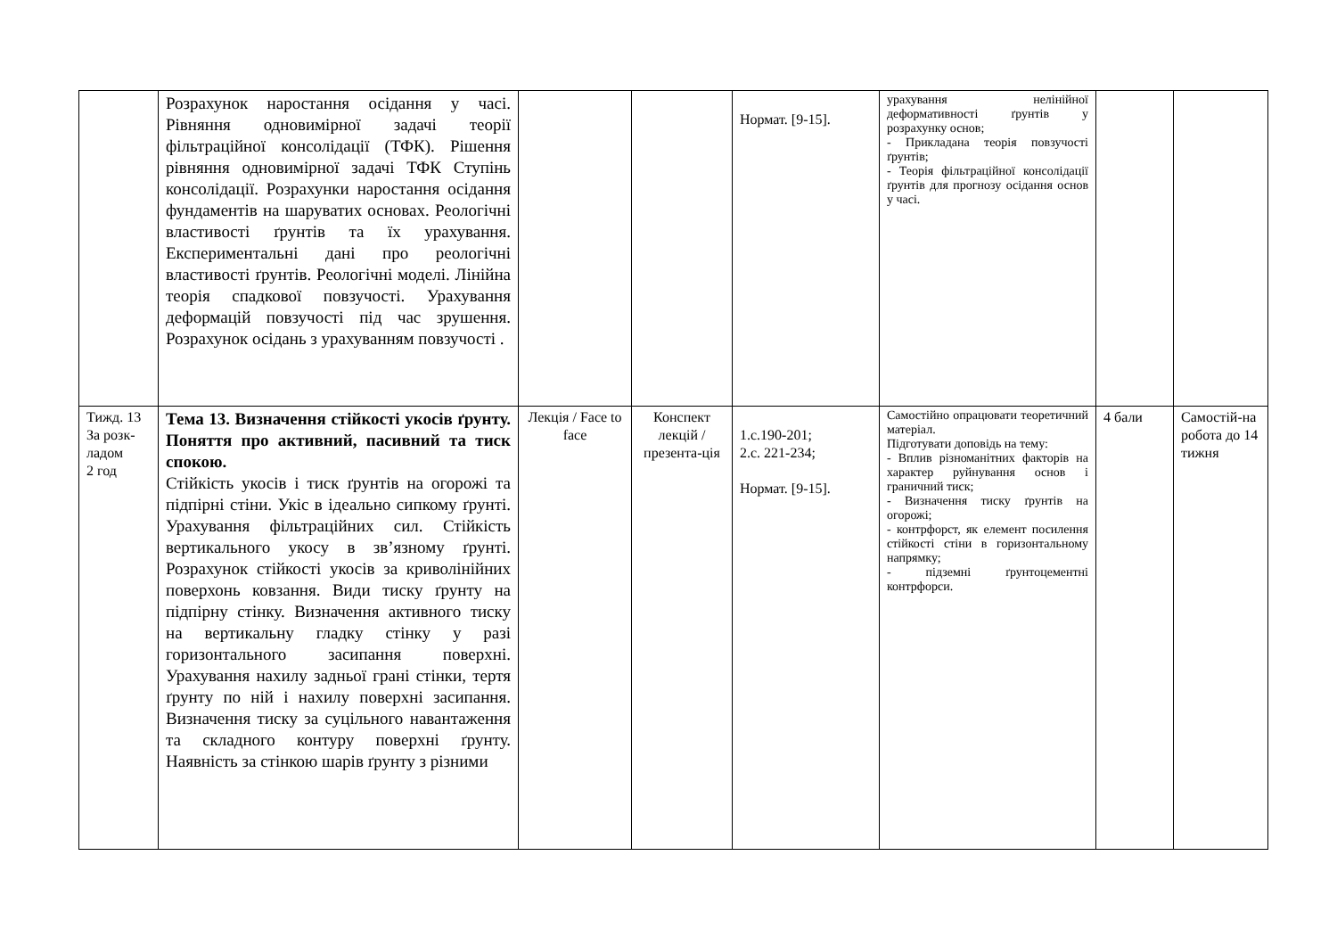| | Розрахунок наростання осідання у часі. Рівняння одновимірної задачі теорії фільтраційної консолідації (ТФК). Рішення рівняння одновимірної задачі ТФК Ступінь консолідації. Розрахунки наростання осідання фундаментів на шаруватих основах. Реологічні властивості ґрунтів та їх урахування. Експериментальні дані про реологічні властивості ґрунтів. Реологічні моделі. Лінійна теорія спадкової повзучості. Урахування деформацій повзучості під час зрушення. Розрахунок осідань з урахуванням повзучості . | | | Нормат. [9-15]. | урахування нелінійної деформативності ґрунтів у розрахунку основ; - Прикладана теорія повзучості ґрунтів; - Теорія фільтраційної консолідації ґрунтів для прогнозу осідання основ у часі. | | |
| Тижд. 13 За розк-ладом 2 год | Тема 13. Визначення стійкості укосів ґрунту. Поняття про активний, пасивний та тиск спокою. Стійкість укосів і тиск ґрунтів на огорожі та підпірні стіни. Укіс в ідеально сипкому ґрунті. Урахування фільтраційних сил. Стійкість вертикального укосу в зв’язному ґрунті. Розрахунок стійкості укосів за криволінійних поверхонь ковзання. Види тиску ґрунту на підпірну стінку. Визначення активного тиску на вертикальну гладку стінку у разі горизонтального засипання поверхні. Урахування нахилу задньої грані стінки, тертя ґрунту по ній і нахилу поверхні засипання. Визначення тиску за суцільного навантаження та складного контуру поверхні ґрунту. Наявність за стінкою шарів ґрунту з різними | Лекція / Face to face | Конспект лекцій / презента-ція | 1.с.190-201; 2.с. 221-234; Нормат. [9-15]. | Самостійно опрацювати теоретичний матеріал. Підготувати доповідь на тему: - Вплив різноманітних факторів на характер руйнування основ і граничний тиск; - Визначення тиску ґрунтів на огорожі; - контрфорст, як елемент посилення стійкості стіни в горизонтальному напрямку; - підземні ґрунтоцементні контрфорси. | 4 бали | Самостій-на робота до 14 тижня |